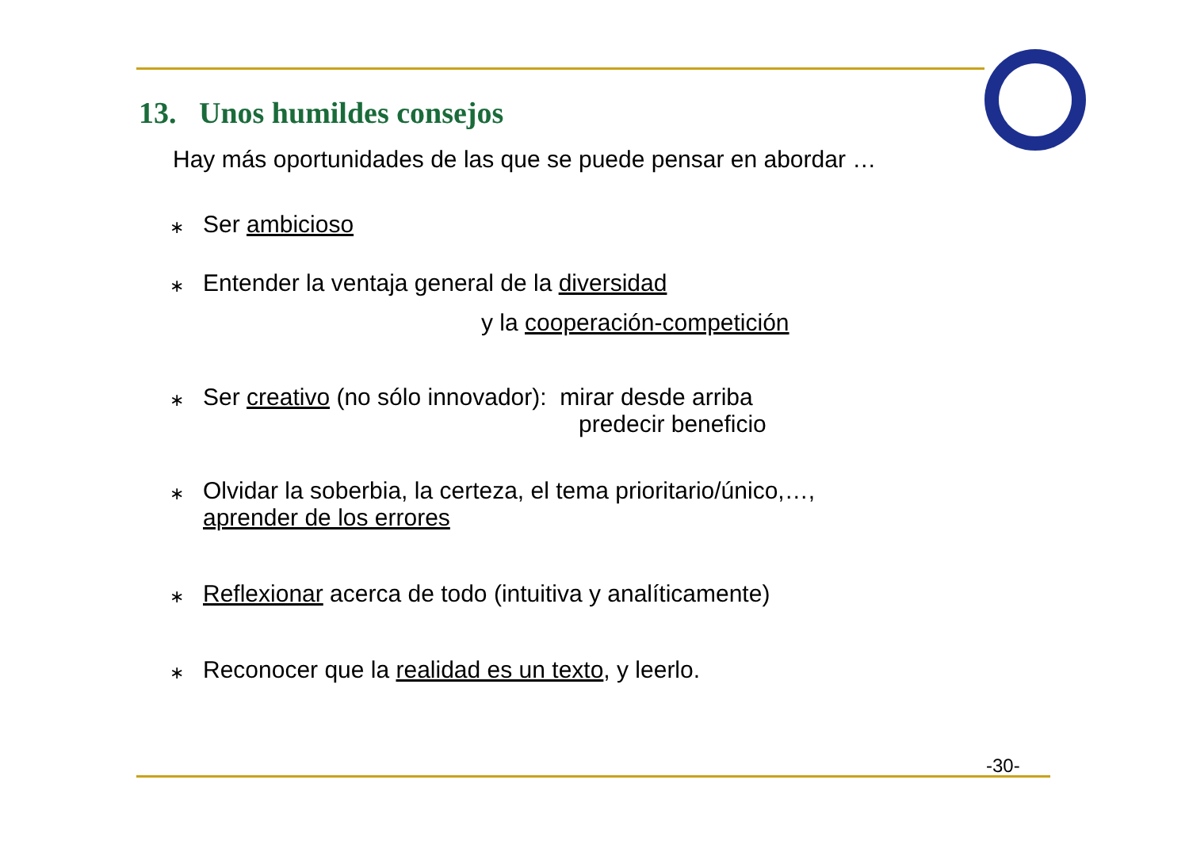13. Unos humildes consejos
Hay más oportunidades de las que se puede pensar en abordar …
∗
Ser ambicioso
∗
Entender la ventaja general de la diversidad
y la cooperación-competición
∗
Ser creativo (no sólo innovador): mirar desde arriba
predecir beneficio
∗
Olvidar la soberbia, la certeza, el tema prioritario/único,…,
aprender de los errores
∗
Reflexionar acerca de todo (intuitiva y analíticamente)
∗
Reconocer que la realidad es un texto, y leerlo.
-30-